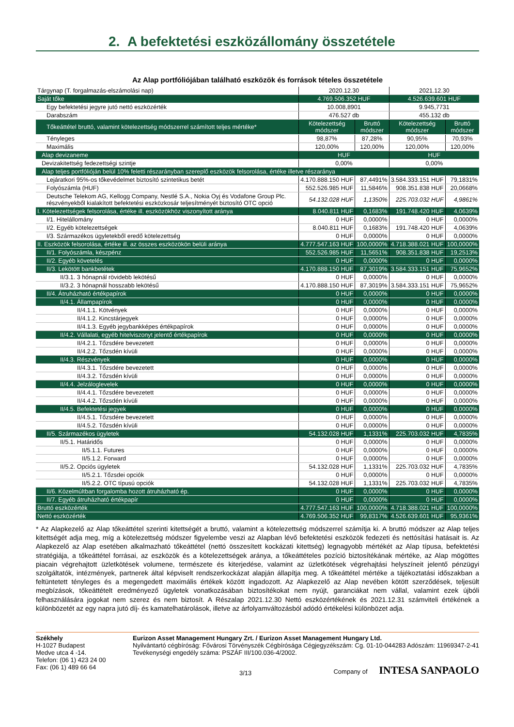2. A befektetési eszközállomány összetétele
Az Alap portfóliójában található eszközök és források tételes összetétele
| Tárgynap (T. forgalmazás-elszámolási nap) | 2020.12.30 | | 2021.12.30 | |
| Saját tőke | 4.769.506.352 HUF | | 4.526.639.601 HUF | |
| Egy befektetési jegyre jutó nettó eszközérték | 10.008,8901 | | 9.945,7731 | |
| Darabszám | 476.527 db | | 455.132 db | |
| Tőkeáttétel bruttó, valamint kötelezettség módszerrel számított teljes mértéke* | Kötelezettség módszer | Bruttó módszer | Kötelezettség módszer | Bruttó módszer |
| Tényleges | 98,87% | 87,28% | 90,95% | 70,93% |
| Maximális | 120,00% | 120,00% | 120,00% | 120,00% |
| Alap devizaneme | HUF | | HUF | |
| Devizakitettség fedezettségi szintje | 0,00% | | 0,00% | |
| Alap teljes portfólióján belül 10% feletti részarányban szereplő eszközök felsorolása, értéke illetve részaránya | | | | |
| Lejáratkori 95%-os tőkevédelmet biztosító szintetikus betét | 4.170.888.150 HUF | 87,4491% | 3.584.333.151 HUF | 79,1831% |
| Folyószámla (HUF) | 552.526.985 HUF | 11,5846% | 908.351.838 HUF | 20,0668% |
| Deutsche Telekom AG, Kellogg Company, Nestlé S.A., Nokia Oyj és Vodafone Group Plc. részvényekből kialakított befektetési eszközkosár teljesítményét biztosító OTC opció | 54.132.028 HUF | 1,1350% | 225.703.032 HUF | 4,9861% |
| I. Kötelezettségek felsorolása, értéke ill. eszközökhöz viszonyított aránya | 8.040.811 HUF | 0,1683% | 191.748.420 HUF | 4,0639% |
| I/1. Hitelállomány | 0 HUF | 0,0000% | 0 HUF | 0,0000% |
| I/2. Egyéb kötelezettségek | 8.040.811 HUF | 0,1683% | 191.748.420 HUF | 4,0639% |
| I/3. Származékos ügyletekből eredő kötelezettség | 0 HUF | 0,0000% | 0 HUF | 0,0000% |
| II. Eszközök felsorolása, értéke ill. az összes eszközökön belüli aránya | 4.777.547.163 HUF | 100,0000% | 4.718.388.021 HUF | 100,0000% |
| II/1. Folyószámla, készpénz | 552.526.985 HUF | 11,5651% | 908.351.838 HUF | 19,2513% |
| II/2. Egyéb követelés | 0 HUF | 0,0000% | 0 HUF | 0,0000% |
| II/3. Lekötött bankbetétek | 4.170.888.150 HUF | 87,3019% | 3.584.333.151 HUF | 75,9652% |
| II/3.1. 3 hónapnál rövidebb lekötésű | 0 HUF | 0,0000% | 0 HUF | 0,0000% |
| II/3.2. 3 hónapnál hosszabb lekötésű | 4.170.888.150 HUF | 87,3019% | 3.584.333.151 HUF | 75,9652% |
| II/4. Átruházható értékpapírok | 0 HUF | 0,0000% | 0 HUF | 0,0000% |
| II/4.1. Állampapírok | 0 HUF | 0,0000% | 0 HUF | 0,0000% |
| II/4.1.1. Kötvények | 0 HUF | 0,0000% | 0 HUF | 0,0000% |
| II/4.1.2. Kincstárjegyek | 0 HUF | 0,0000% | 0 HUF | 0,0000% |
| II/4.1.3. Egyéb jegybankképes értékpapírok | 0 HUF | 0,0000% | 0 HUF | 0,0000% |
| II/4.2. Vállalati, egyéb hitelviszonyt jelentő értékpapírok | 0 HUF | 0,0000% | 0 HUF | 0,0000% |
| II/4.2.1. Tőzsdére bevezetett | 0 HUF | 0,0000% | 0 HUF | 0,0000% |
| II/4.2.2. Tőzsdén kívüli | 0 HUF | 0,0000% | 0 HUF | 0,0000% |
| II/4.3. Részvények | 0 HUF | 0,0000% | 0 HUF | 0,0000% |
| II/4.3.1. Tőzsdére bevezetett | 0 HUF | 0,0000% | 0 HUF | 0,0000% |
| II/4.3.2. Tőzsdén kívüli | 0 HUF | 0,0000% | 0 HUF | 0,0000% |
| II/4.4. Jelzáloglevelek | 0 HUF | 0,0000% | 0 HUF | 0,0000% |
| II/4.4.1. Tőzsdére bevezetett | 0 HUF | 0,0000% | 0 HUF | 0,0000% |
| II/4.4.2. Tőzsdén kívüli | 0 HUF | 0,0000% | 0 HUF | 0,0000% |
| II/4.5. Befektetési jegyek | 0 HUF | 0,0000% | 0 HUF | 0,0000% |
| II/4.5.1. Tőzsdére bevezetett | 0 HUF | 0,0000% | 0 HUF | 0,0000% |
| II/4.5.2. Tőzsdén kívüli | 0 HUF | 0,0000% | 0 HUF | 0,0000% |
| II/5. Származékos ügyletek | 54.132.028 HUF | 1,1331% | 225.703.032 HUF | 4,7835% |
| II/5.1. Határidős | 0 HUF | 0,0000% | 0 HUF | 0,0000% |
| II/5.1.1. Futures | 0 HUF | 0,0000% | 0 HUF | 0,0000% |
| II/5.1.2. Forward | 0 HUF | 0,0000% | 0 HUF | 0,0000% |
| II/5.2. Opciós ügyletek | 54.132.028 HUF | 1,1331% | 225.703.032 HUF | 4,7835% |
| II/5.2.1. Tőzsdei opciók | 0 HUF | 0,0000% | 0 HUF | 0,0000% |
| II/5.2.2. OTC típusú opciók | 54.132.028 HUF | 1,1331% | 225.703.032 HUF | 4,7835% |
| II/6. Közelmúltban forgalomba hozott átruházható ép. | 0 HUF | 0,0000% | 0 HUF | 0,0000% |
| II/7. Egyéb átruházható értékpapír | 0 HUF | 0,0000% | 0 HUF | 0,0000% |
| Bruttó eszközérték | 4.777.547.163 HUF | 100,0000% | 4.718.388.021 HUF | 100,0000% |
| Nettó eszközérték | 4.769.506.352 HUF | 99,8317% | 4.526.639.601 HUF | 95,9361% |
* Az Alapkezelő az Alap tőkeáttétel szerinti kitettségét a bruttó, valamint a kötelezettség módszerrel számítja ki. A bruttó módszer az Alap teljes kitettségét adja meg, míg a kötelezettség módszer figyelembe veszi az Alapban lévő befektetési eszközök fedezeti és nettósítási hatásait is. Az Alapkezelő az Alap esetében alkalmazható tőkeáttétel (nettó összesített kockázati kitettség) legnagyobb mértékét az Alap típusa, befektetési stratégiája, a tőkeáttétel forrásai, az eszközök és a kötelezettségek aránya, a tőkeáttételes pozíció biztosítékának mértéke, az Alap mögöttes piacain végrehajtott üzletkötések volumene, természete és kiterjedése, valamint az üzletkötések végrehajtási helyszíneit jelentő pénzügyi szolgáltatók, intézmények, partnerek által képviselt rendszerkockázat alapján állapítja meg. A tőkeáttétel mértéke a tájékoztatási időszakban a feltüntetett tényleges és a megengedett maximális értékek között ingadozott. Az Alapkezelő az Alap nevében kötött szerződések, teljesült megbízások, tőkeáttételt eredményező ügyletek vonatkozásában biztosítékokat nem nyújt, garanciákat nem vállal, valamint ezek újbóli felhasználására jogokat nem szerez és nem biztosít. A Részalap 2021.12.30 Nettó eszközértékének és 2021.12.31 számviteli értékének a különbözetét az egy napra jutó díj- és kamatelhatárolások, illetve az árfolyamváltozásból adódó értékelési különbözet adja.
Székhely
H-1027 Budapest
Medve utca 4 -14.
Telefon: (06 1) 423 24 00
Fax: (06 1) 489 66 64
Eurizon Asset Management Hungary Zrt. / Eurizon Asset Management Hungary Ltd.
Nyilvántartó cégbíróság: Fővárosi Törvényszék Cégbírósága Cégjegyzékszám: Cg. 01-10-044283 Adószám: 11969347-2-41 Tevékenységi engedély száma: PSZÁF III/100.036-4/2002.
3/13 Company of INTESA SANPAOLO